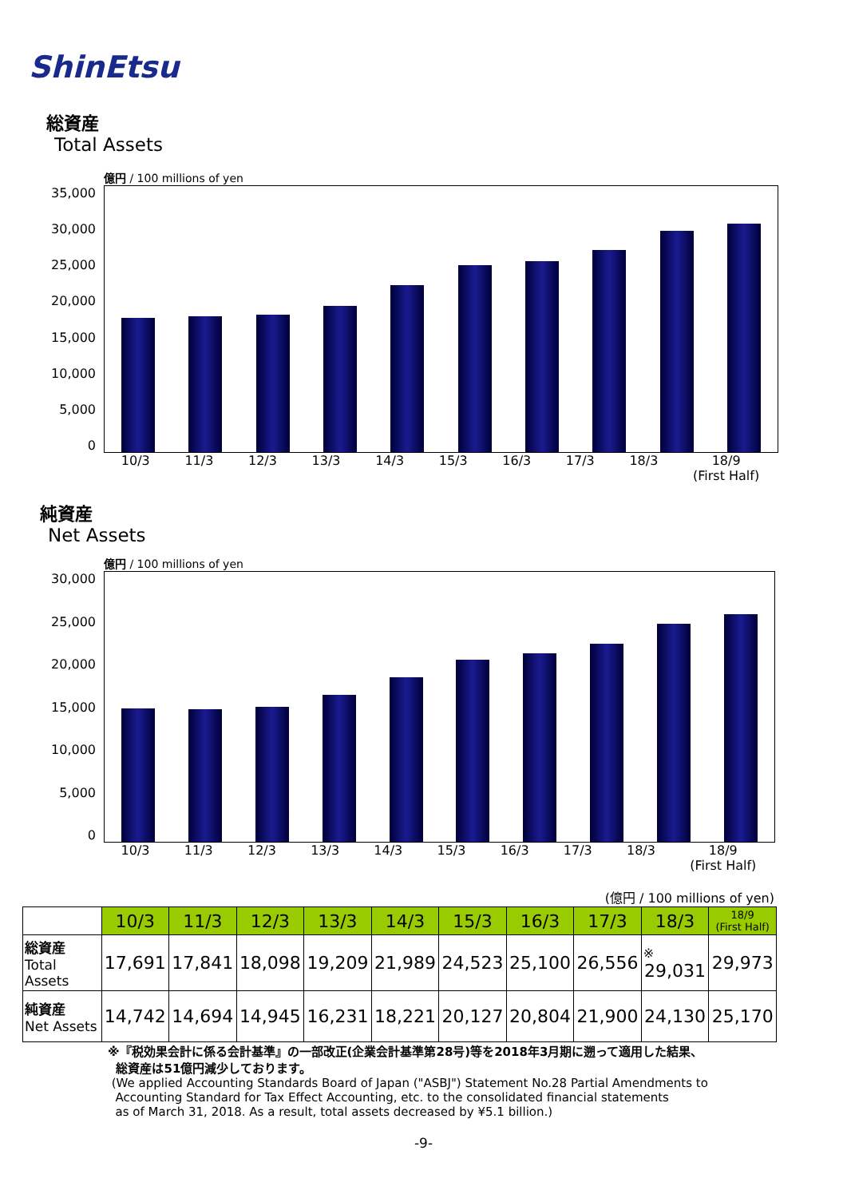ShinEtsu
総資産
Total Assets
億円 / 100 millions of yen
35,000
30,000
25,000
20,000
15,000
10,000
5,000
0
10/3 11/3 12/3 13/3 14/3 15/3 16/3 17/3 18/3 18/9
(First Half)
純資産
Net Assets
億円 / 100 millions of yen
30,000
25,000
20,000
15,000
10,000
5,000
0
10/3 11/3 12/3 13/3 14/3 15/3 16/3 17/3 18/3 18/9
(First Half)
(億円 / 100 millions of yen)
| | 10/3 | 11/3 | 12/3 | 13/3 | 14/3 | 15/3 | 16/3 | 17/3 | 18/3 | 18/9 (First Half) |
| 総資産 Total Assets | 17,691 | 17,841 | 18,098 | 19,209 | 21,989 | 24,523 | 25,100 | 26,556 | ※ 29,031 | 29,973 |
| 純資産 Net Assets | 14,742 | 14,694 | 14,945 | 16,231 | 18,221 | 20,127 | 20,804 | 21,900 | 24,130 | 25,170 |
※『税効果会計に係る会計基準』の一部改正(企業会計基準第28号)等を2018年3月期に遡って適用した結果、
総資産は51億円減少しております。
(We applied Accounting Standards Board of Japan ("ASBJ") Statement No.28 Partial Amendments to
Accounting Standard for Tax Effect Accounting, etc. to the consolidated financial statements
as of March 31, 2018. As a result, total assets decreased by ¥5.1 billion.)
-9-